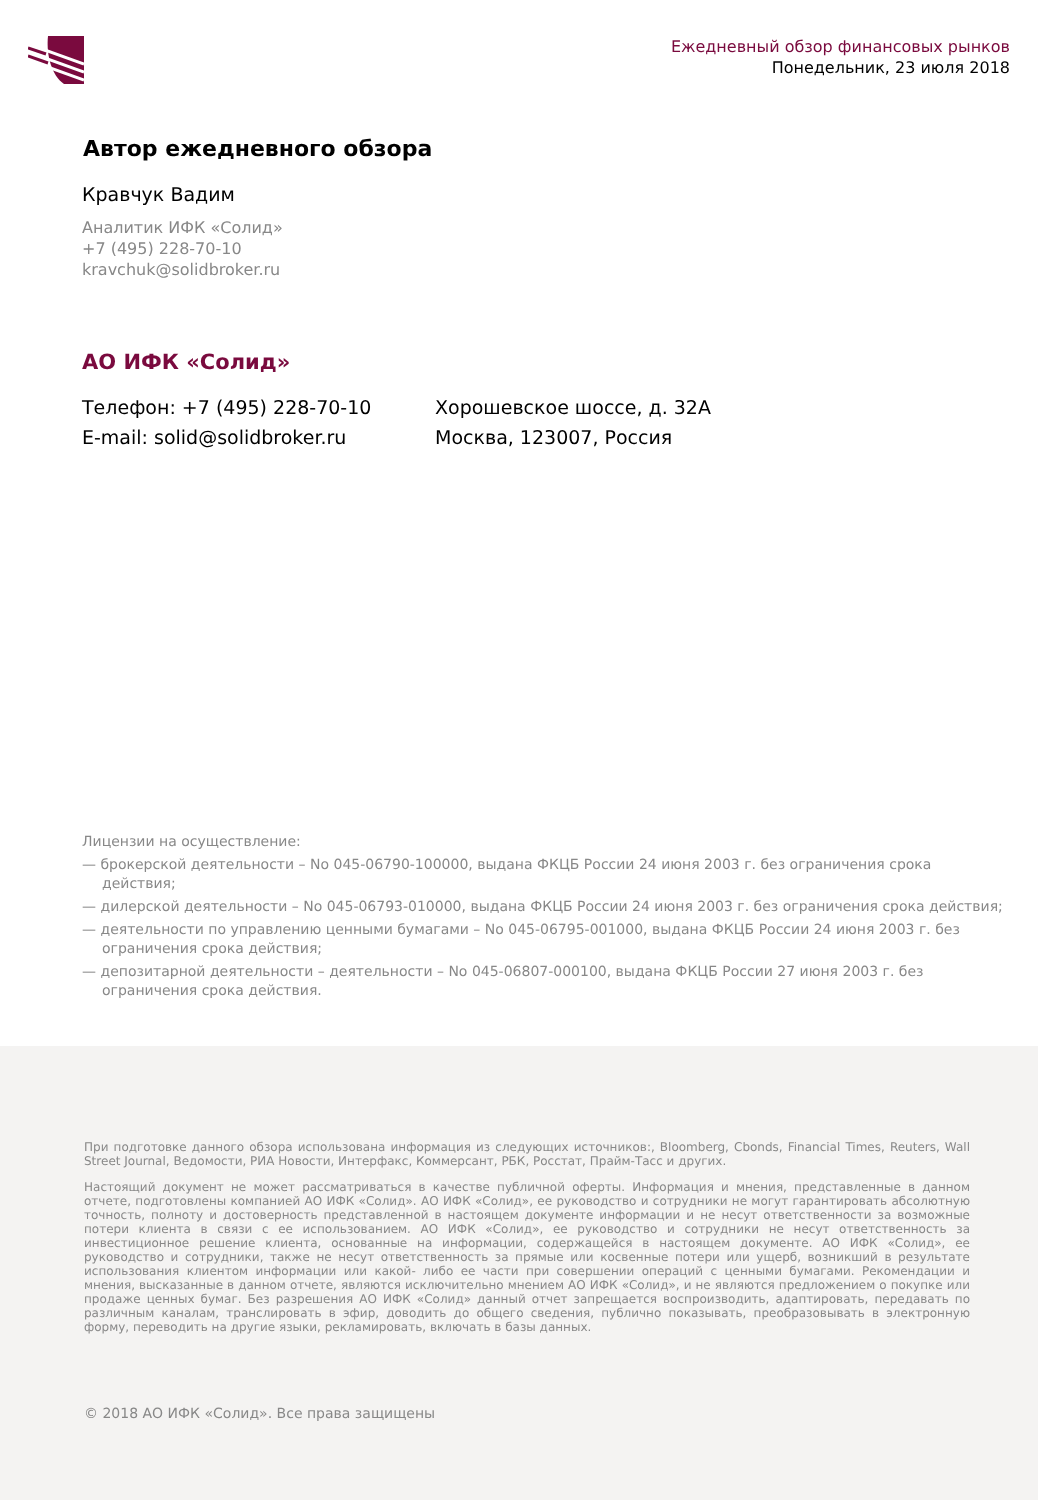Ежедневный обзор финансовых рынков
Понедельник, 23 июля 2018
Автор ежедневного обзора
Кравчук Вадим
Аналитик ИФК «Солид»
+7 (495) 228-70-10
kravchuk@solidbroker.ru
АО ИФК «Солид»
Телефон: +7 (495) 228-70-10
E-mail: solid@solidbroker.ru
Хорошевское шоссе, д. 32А
Москва, 123007, Россия
Лицензии на осуществление:
— брокерской деятельности – No 045-06790-100000, выдана ФКЦБ России 24 июня 2003 г. без ограничения срока действия;
— дилерской деятельности – No 045-06793-010000, выдана ФКЦБ России 24 июня 2003 г. без ограничения срока действия;
— деятельности по управлению ценными бумагами – No 045-06795-001000, выдана ФКЦБ России 24 июня 2003 г. без ограничения срока действия;
— депозитарной деятельности – деятельности – No 045-06807-000100, выдана ФКЦБ России 27 июня 2003 г. без ограничения срока действия.
При подготовке данного обзора использована информация из следующих источников:, Bloomberg, Cbonds, Financial Times, Reuters, Wall Street Journal, Ведомости, РИА Новости, Интерфакс, Коммерсант, РБК, Росстат, Прайм-Тасс и других.
Настоящий документ не может рассматриваться в качестве публичной оферты. Информация и мнения, представленные в данном отчете, подготовлены компанией АО ИФК «Солид». АО ИФК «Солид», ее руководство и сотрудники не могут гарантировать абсолютную точность, полноту и достоверность представленной в настоящем документе информации и не несут ответственности за возможные потери клиента в связи с ее использованием. АО ИФК «Солид», ее руководство и сотрудники не несут ответственность за инвестиционное решение клиента, основанные на информации, содержащейся в настоящем документе. АО ИФК «Солид», ее руководство и сотрудники, также не несут ответственность за прямые или косвенные потери или ущерб, возникший в результате использования клиентом информации или какой- либо ее части при совершении операций с ценными бумагами. Рекомендации и мнения, высказанные в данном отчете, являются исключительно мнением АО ИФК «Солид», и не являются предложением о покупке или продаже ценных бумаг. Без разрешения АО ИФК «Солид» данный отчет запрещается воспроизводить, адаптировать, передавать по различным каналам, транслировать в эфир, доводить до общего сведения, публично показывать, преобразовывать в электронную форму, переводить на другие языки, рекламировать, включать в базы данных.
© 2018 АО ИФК «Солид». Все права защищены